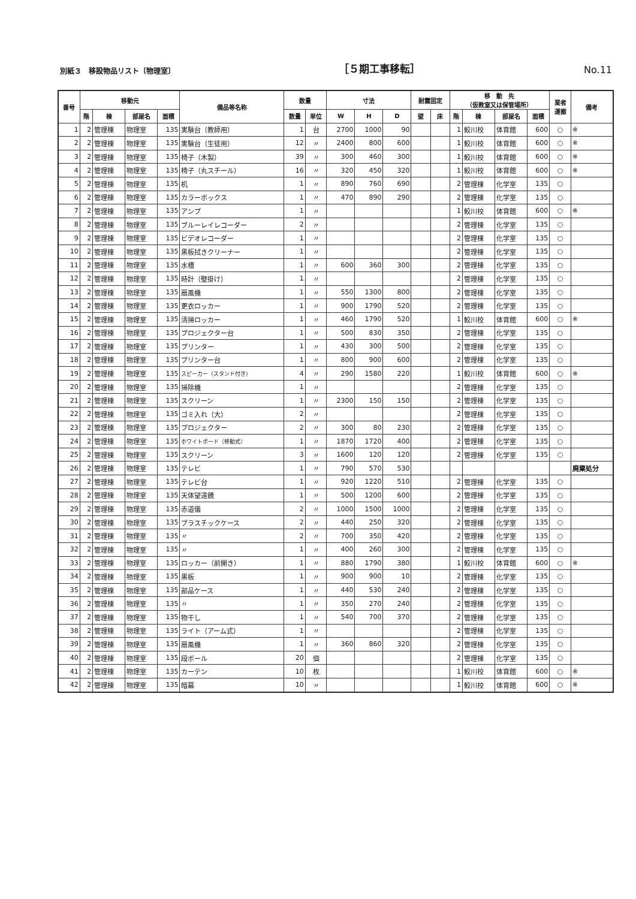別紙３　移設物品リスト〔物理室〕 ［５期工事移転］ No.11
| 番号 | 移動元 | | | | 備品等名称 | 数量 | | 寸法 | | | 耐震固定 | | 移 動 先 （仮教室又は保管場所） | | | | 業者 運搬 | 備考 |
| --- | --- | --- | --- | --- | --- | --- | --- | --- | --- | --- | --- | --- | --- | --- | --- | --- | --- | --- |
| | 階 | 棟 | 部屋名 | 面積 | | 数量 | 単位 | W | H | D | 壁 | 床 | 階 | 棟 | 部屋名 | 面積 | | |
| 1 | 2 | 管理棟 | 物理室 | 135 | 実験台（教師用） | 1 | 台 | 2700 | 1000 | 90 | | | 1 | 鮫川校 | 体育館 | 600 | ○ | ※ |
| 2 | 2 | 管理棟 | 物理室 | 135 | 実験台（生徒用） | 12 | 〃 | 2400 | 800 | 600 | | | 1 | 鮫川校 | 体育館 | 600 | ○ | ※ |
| 3 | 2 | 管理棟 | 物理室 | 135 | 椅子（木製） | 39 | 〃 | 300 | 460 | 300 | | | 1 | 鮫川校 | 体育館 | 600 | ○ | ※ |
| 4 | 2 | 管理棟 | 物理室 | 135 | 椅子（丸スチール） | 16 | 〃 | 320 | 450 | 320 | | | 1 | 鮫川校 | 体育館 | 600 | ○ | ※ |
| 5 | 2 | 管理棟 | 物理室 | 135 | 机 | 1 | 〃 | 890 | 760 | 690 | | | 2 | 管理棟 | 化学室 | 135 | ○ | |
| 6 | 2 | 管理棟 | 物理室 | 135 | カラーボックス | 1 | 〃 | 470 | 890 | 290 | | | 2 | 管理棟 | 化学室 | 135 | ○ | |
| 7 | 2 | 管理棟 | 物理室 | 135 | アンプ | 1 | 〃 | | | | | | 1 | 鮫川校 | 体育館 | 600 | ○ | ※ |
| 8 | 2 | 管理棟 | 物理室 | 135 | ブルーレイレコーダー | 2 | 〃 | | | | | | 2 | 管理棟 | 化学室 | 135 | ○ | |
| 9 | 2 | 管理棟 | 物理室 | 135 | ビデオレコーダー | 1 | 〃 | | | | | | 2 | 管理棟 | 化学室 | 135 | ○ | |
| 10 | 2 | 管理棟 | 物理室 | 135 | 黒板拭きクリーナー | 1 | 〃 | | | | | | 2 | 管理棟 | 化学室 | 135 | ○ | |
| 11 | 2 | 管理棟 | 物理室 | 135 | 水槽 | 1 | 〃 | 600 | 360 | 300 | | | 2 | 管理棟 | 化学室 | 135 | ○ | |
| 12 | 2 | 管理棟 | 物理室 | 135 | 時計（壁掛け） | 1 | 〃 | | | | | | 2 | 管理棟 | 化学室 | 135 | ○ | |
| 13 | 2 | 管理棟 | 物理室 | 135 | 扇風機 | 1 | 〃 | 550 | 1300 | 800 | | | 2 | 管理棟 | 化学室 | 135 | ○ | |
| 14 | 2 | 管理棟 | 物理室 | 135 | 更衣ロッカー | 1 | 〃 | 900 | 1790 | 520 | | | 2 | 管理棟 | 化学室 | 135 | ○ | |
| 15 | 2 | 管理棟 | 物理室 | 135 | 清掃ロッカー | 1 | 〃 | 460 | 1790 | 520 | | | 1 | 鮫川校 | 体育館 | 600 | ○ | ※ |
| 16 | 2 | 管理棟 | 物理室 | 135 | プロジェクター台 | 1 | 〃 | 500 | 830 | 350 | | | 2 | 管理棟 | 化学室 | 135 | ○ | |
| 17 | 2 | 管理棟 | 物理室 | 135 | プリンター | 1 | 〃 | 430 | 300 | 500 | | | 2 | 管理棟 | 化学室 | 135 | ○ | |
| 18 | 2 | 管理棟 | 物理室 | 135 | プリンター台 | 1 | 〃 | 800 | 900 | 600 | | | 2 | 管理棟 | 化学室 | 135 | ○ | |
| 19 | 2 | 管理棟 | 物理室 | 135 | スピーカー（スタンド付き） | 4 | 〃 | 290 | 1580 | 220 | | | 1 | 鮫川校 | 体育館 | 600 | ○ | ※ |
| 20 | 2 | 管理棟 | 物理室 | 135 | 掃除機 | 1 | 〃 | | | | | | 2 | 管理棟 | 化学室 | 135 | ○ | |
| 21 | 2 | 管理棟 | 物理室 | 135 | スクリーン | 1 | 〃 | 2300 | 150 | 150 | | | 2 | 管理棟 | 化学室 | 135 | ○ | |
| 22 | 2 | 管理棟 | 物理室 | 135 | ゴミ入れ（大） | 2 | 〃 | | | | | | 2 | 管理棟 | 化学室 | 135 | ○ | |
| 23 | 2 | 管理棟 | 物理室 | 135 | プロジェクター | 2 | 〃 | 300 | 80 | 230 | | | 2 | 管理棟 | 化学室 | 135 | ○ | |
| 24 | 2 | 管理棟 | 物理室 | 135 | ホワイトボード（移動式） | 1 | 〃 | 1870 | 1720 | 400 | | | 2 | 管理棟 | 化学室 | 135 | ○ | |
| 25 | 2 | 管理棟 | 物理室 | 135 | スクリーン | 3 | 〃 | 1600 | 120 | 120 | | | 2 | 管理棟 | 化学室 | 135 | ○ | |
| 26 | 2 | 管理棟 | 物理室 | 135 | テレビ | 1 | 〃 | 790 | 570 | 530 | | | | | | | | 廃棄処分 |
| 27 | 2 | 管理棟 | 物理室 | 135 | テレビ台 | 1 | 〃 | 920 | 1220 | 510 | | | 2 | 管理棟 | 化学室 | 135 | ○ | |
| 28 | 2 | 管理棟 | 物理室 | 135 | 天体望遠鏡 | 1 | 〃 | 500 | 1200 | 600 | | | 2 | 管理棟 | 化学室 | 135 | ○ | |
| 29 | 2 | 管理棟 | 物理室 | 135 | 赤道儀 | 2 | 〃 | 1000 | 1500 | 1000 | | | 2 | 管理棟 | 化学室 | 135 | ○ | |
| 30 | 2 | 管理棟 | 物理室 | 135 | プラスチックケース | 2 | 〃 | 440 | 250 | 320 | | | 2 | 管理棟 | 化学室 | 135 | ○ | |
| 31 | 2 | 管理棟 | 物理室 | 135 | 〃 | 2 | 〃 | 700 | 350 | 420 | | | 2 | 管理棟 | 化学室 | 135 | ○ | |
| 32 | 2 | 管理棟 | 物理室 | 135 | 〃 | 1 | 〃 | 400 | 260 | 300 | | | 2 | 管理棟 | 化学室 | 135 | ○ | |
| 33 | 2 | 管理棟 | 物理室 | 135 | ロッカー（前開き） | 1 | 〃 | 880 | 1790 | 380 | | | 1 | 鮫川校 | 体育館 | 600 | ○ | ※ |
| 34 | 2 | 管理棟 | 物理室 | 135 | 黒板 | 1 | 〃 | 900 | 900 | 10 | | | 2 | 管理棟 | 化学室 | 135 | ○ | |
| 35 | 2 | 管理棟 | 物理室 | 135 | 部品ケース | 1 | 〃 | 440 | 530 | 240 | | | 2 | 管理棟 | 化学室 | 135 | ○ | |
| 36 | 2 | 管理棟 | 物理室 | 135 | 〃 | 1 | 〃 | 350 | 270 | 240 | | | 2 | 管理棟 | 化学室 | 135 | ○ | |
| 37 | 2 | 管理棟 | 物理室 | 135 | 物干し | 1 | 〃 | 540 | 700 | 370 | | | 2 | 管理棟 | 化学室 | 135 | ○ | |
| 38 | 2 | 管理棟 | 物理室 | 135 | ライト（アーム式） | 1 | 〃 | | | | | | 2 | 管理棟 | 化学室 | 135 | ○ | |
| 39 | 2 | 管理棟 | 物理室 | 135 | 扇風機 | 1 | 〃 | 360 | 860 | 320 | | | 2 | 管理棟 | 化学室 | 135 | ○ | |
| 40 | 2 | 管理棟 | 物理室 | 135 | 段ボール | 20 | 個 | | | | | | 2 | 管理棟 | 化学室 | 135 | ○ | |
| 41 | 2 | 管理棟 | 物理室 | 135 | カーテン | 10 | 枚 | | | | | | 1 | 鮫川校 | 体育館 | 600 | ○ | ※ |
| 42 | 2 | 管理棟 | 物理室 | 135 | 暗幕 | 10 | 〃 | | | | | | 1 | 鮫川校 | 体育館 | 600 | ○ | ※ |